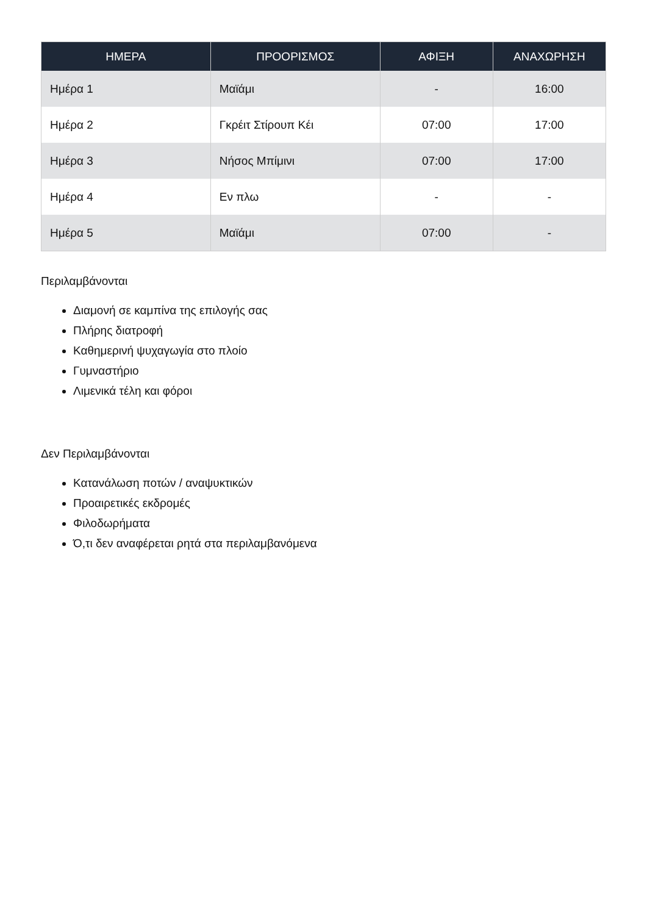| ΗΜΕΡΑ | ΠΡΟΟΡΙΣΜΟΣ | ΑΦΙΞΗ | ΑΝΑΧΩΡΗΣΗ |
| --- | --- | --- | --- |
| Ημέρα 1 | Μαϊάμι | - | 16:00 |
| Ημέρα 2 | Γκρέιτ Στίρουπ Κέι | 07:00 | 17:00 |
| Ημέρα 3 | Νήσος Μπίμινι | 07:00 | 17:00 |
| Ημέρα 4 | Εν πλω | - | - |
| Ημέρα 5 | Μαϊάμι | 07:00 | - |
Περιλαμβάνονται
Διαμονή σε καμπίνα της επιλογής σας
Πλήρης διατροφή
Καθημερινή ψυχαγωγία στο πλοίο
Γυμναστήριο
Λιμενικά τέλη και φόροι
Δεν Περιλαμβάνονται
Κατανάλωση ποτών / αναψυκτικών
Προαιρετικές εκδρομές
Φιλοδωρήματα
Ό,τι δεν αναφέρεται ρητά στα περιλαμβανόμενα